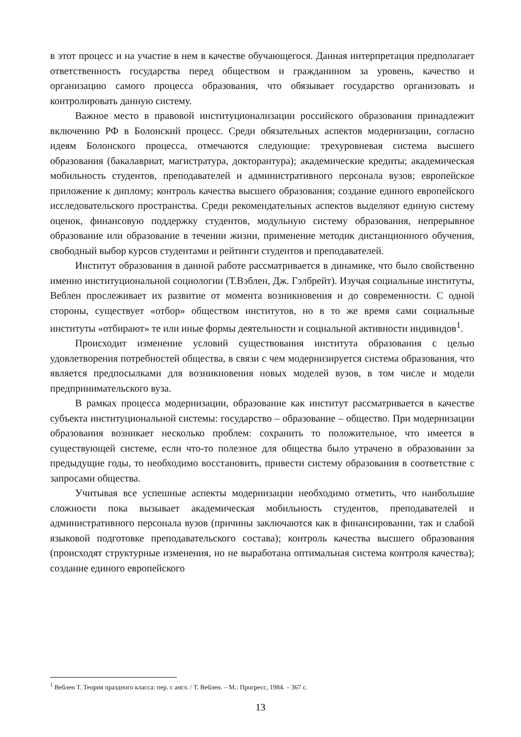в этот процесс и на участие в нем в качестве обучающегося. Данная интерпретация предполагает ответственность государства перед обществом и гражданином за уровень, качество и организацию самого процесса образования, что обязывает государство организовать и контролировать данную систему.
Важное место в правовой институционализации российского образования принадлежит включению РФ в Болонский процесс. Среди обязательных аспектов модернизации, согласно идеям Болонского процесса, отмечаются следующие: трехуровневая система высшего образования (бакалавриат, магистратура, докторантура); академические кредиты; академическая мобильность студентов, преподавателей и административного персонала вузов; европейское приложение к диплому; контроль качества высшего образования; создание единого европейского исследовательского пространства. Среди рекомендательных аспектов выделяют единую систему оценок, финансовую поддержку студентов, модульную систему образования, непрерывное образование или образование в течении жизни, применение методик дистанционного обучения, свободный выбор курсов студентами и рейтинги студентов и преподавателей.
Институт образования в данной работе рассматривается в динамике, что было свойственно именно институциональной социологии (Т.Вэблен, Дж. Гэлбрейт). Изучая социальные институты, Веблен прослеживает их развитие от момента возникновения и до современности. С одной стороны, существует «отбор» обществом институтов, но в то же время сами социальные институты «отбирают» те или иные формы деятельности и социальной активности индивидов<sup>1</sup>.
Происходит изменение условий существования института образования с целью удовлетворения потребностей общества, в связи с чем модернизируется система образования, что является предпосылками для возникновения новых моделей вузов, в том числе и модели предпринимательского вуза.
В рамках процесса модернизации, образование как институт рассматривается в качестве субъекта институциональной системы: государство – образование – общество. При модернизации образования возникает несколько проблем: сохранить то положительное, что имеется в существующей системе, если что-то полезное для общества было утрачено в образовании за предыдущие годы, то необходимо восстановить, привести систему образования в соответствие с запросами общества.
Учитывая все успешные аспекты модернизации необходимо отметить, что наибольшие сложности пока вызывает академическая мобильность студентов, преподавателей и административного персонала вузов (причины заключаются как в финансировании, так и слабой языковой подготовке преподавательского состава); контроль качества высшего образования (происходят структурные изменения, но не выработана оптимальная система контроля качества); создание единого европейского
<sup>1</sup> Веблен Т. Теория праздного класса: пер. с англ. / Т. Веблен. – М.: Прогресс, 1984. – 367 с.
13